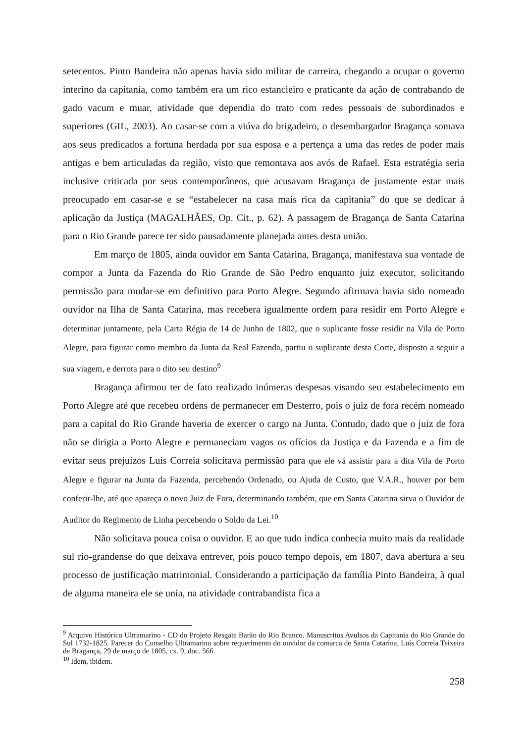setecentos. Pinto Bandeira não apenas havia sido militar de carreira, chegando a ocupar o governo interino da capitania, como também era um rico estancieiro e praticante da ação de contrabando de gado vacum e muar, atividade que dependia do trato com redes pessoais de subordinados e superiores (GIL, 2003). Ao casar-se com a viúva do brigadeiro, o desembargador Bragança somava aos seus predicados a fortuna herdada por sua esposa e a pertença a uma das redes de poder mais antigas e bem articuladas da região, visto que remontava aos avós de Rafael. Esta estratégia seria inclusive criticada por seus contemporâneos, que acusavam Bragança de justamente estar mais preocupado em casar-se e se “estabelecer na casa mais rica da capitania” do que se dedicar à aplicação da Justiça (MAGALHÃES, Op. Cit., p. 62). A passagem de Bragança de Santa Catarina para o Rio Grande parece ter sido pausadamente planejada antes desta união.
Em março de 1805, ainda ouvidor em Santa Catarina, Bragança, manifestava sua vontade de compor a Junta da Fazenda do Rio Grande de São Pedro enquanto juiz executor, solicitando permissão para mudar-se em definitivo para Porto Alegre. Segundo afirmava havia sido nomeado ouvidor na Ilha de Santa Catarina, mas recebera igualmente ordem para residir em Porto Alegre e determinar juntamente, pela Carta Régia de 14 de Junho de 1802, que o suplicante fosse residir na Vila de Porto Alegre, para figurar como membro da Junta da Real Fazenda, partiu o suplicante desta Corte, disposto a seguir a sua viagem, e derrota para o dito seu destino<sup>9</sup>
Bragança afirmou ter de fato realizado inúmeras despesas visando seu estabelecimento em Porto Alegre até que recebeu ordens de permanecer em Desterro, pois o juiz de fora recém nomeado para a capital do Rio Grande haveria de exercer o cargo na Junta. Contudo, dado que o juiz de fora não se dirigia a Porto Alegre e permaneciam vagos os ofícios da Justiça e da Fazenda e a fim de evitar seus prejuízos Luís Correia solicitava permissão para que ele vá assistir para a dita Vila de Porto Alegre e figurar na Junta da Fazenda, percebendo Ordenado, ou Ajuda de Custo, que V.A.R., houver por bem conferir-lhe, até que apareça o novo Juiz de Fora, determinando também, que em Santa Catarina sirva o Ouvidor de Auditor do Regimento de Linha percebendo o Soldo da Lei.<sup>10</sup>
Não solicitava pouca coisa o ouvidor. E ao que tudo indica conhecia muito mais da realidade sul rio-grandense do que deixava entrever, pois pouco tempo depois, em 1807, dava abertura a seu processo de justificação matrimonial. Considerando a participação da família Pinto Bandeira, à qual de alguma maneira ele se unia, na atividade contrabandista fica a
<sup>9</sup> Arquivo Histórico Ultramarino - CD do Projeto Resgate Barão do Rio Branco. Manuscritos Avulsos da Capitania do Rio Grande do Sul 1732-1825. Parecer do Conselho Ultramarino sobre requerimento do ouvidor da comarca de Santa Catarina, Luís Correia Teixeira de Bragança, 29 de março de 1805, cx. 9, doc. 566.
<sup>10</sup> Idem, ibidem.
258